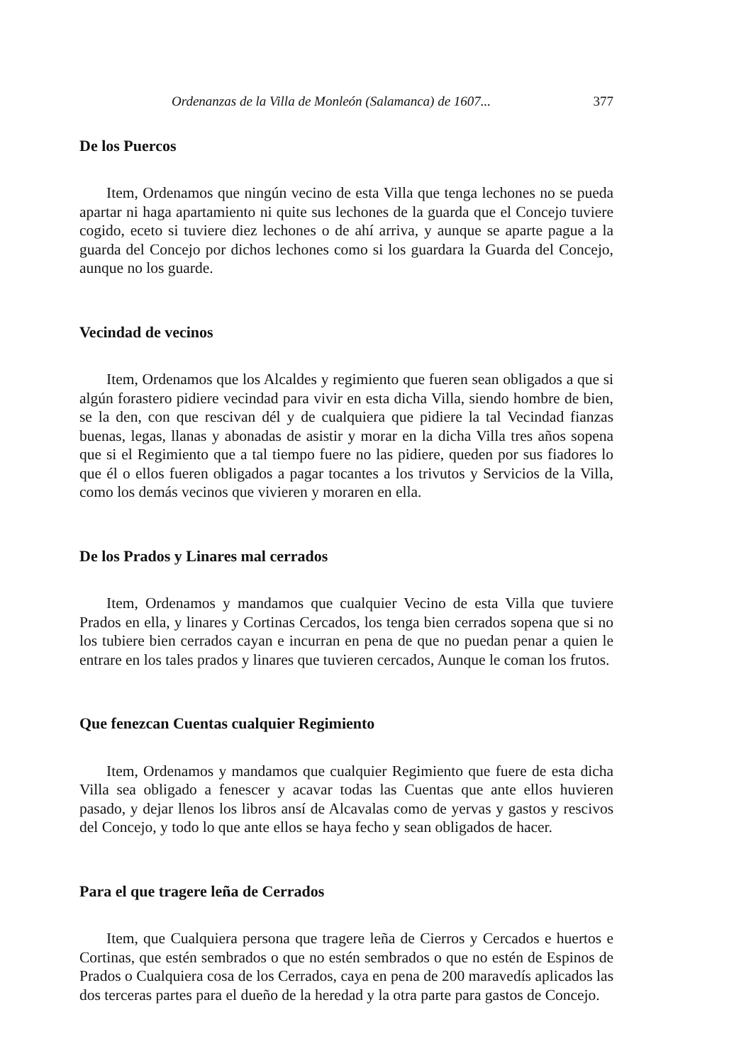Ordenanzas de la Villa de Monleón (Salamanca) de 1607... 377
De los Puercos
Item, Ordenamos que ningún vecino de esta Villa que tenga lechones no se pueda apartar ni haga apartamiento ni quite sus lechones de la guarda que el Concejo tuviere cogido, eceto si tuviere diez lechones o de ahí arriva, y aunque se aparte pague a la guarda del Concejo por dichos lechones como si los guardara la Guarda del Concejo, aunque no los guarde.
Vecindad de vecinos
Item, Ordenamos que los Alcaldes y regimiento que fueren sean obligados a que si algún forastero pidiere vecindad para vivir en esta dicha Villa, siendo hombre de bien, se la den, con que rescivan dél y de cualquiera que pidiere la tal Vecindad fianzas buenas, legas, llanas y abonadas de asistir y morar en la dicha Villa tres años sopena que si el Regimiento que a tal tiempo fuere no las pidiere, queden por sus fiadores lo que él o ellos fueren obligados a pagar tocantes a los trivutos y Servicios de la Villa, como los demás vecinos que vivieren y moraren en ella.
De los Prados y Linares mal cerrados
Item, Ordenamos y mandamos que cualquier Vecino de esta Villa que tuviere Prados en ella, y linares y Cortinas Cercados, los tenga bien cerrados sopena que si no los tubiere bien cerrados cayan e incurran en pena de que no puedan penar a quien le entrare en los tales prados y linares que tuvieren cercados, Aunque le coman los frutos.
Que fenezcan Cuentas cualquier Regimiento
Item, Ordenamos y mandamos que cualquier Regimiento que fuere de esta dicha Villa sea obligado a fenescer y acavar todas las Cuentas que ante ellos huvieren pasado, y dejar llenos los libros ansí de Alcavalas como de yervas y gastos y rescivos del Concejo, y todo lo que ante ellos se haya fecho y sean obligados de hacer.
Para el que tragere leña de Cerrados
Item, que Cualquiera persona que tragere leña de Cierros y Cercados e huertos e Cortinas, que estén sembrados o que no estén sembrados o que no estén de Espinos de Prados o Cualquiera cosa de los Cerrados, caya en pena de 200 maravedís aplicados las dos terceras partes para el dueño de la heredad y la otra parte para gastos de Concejo.